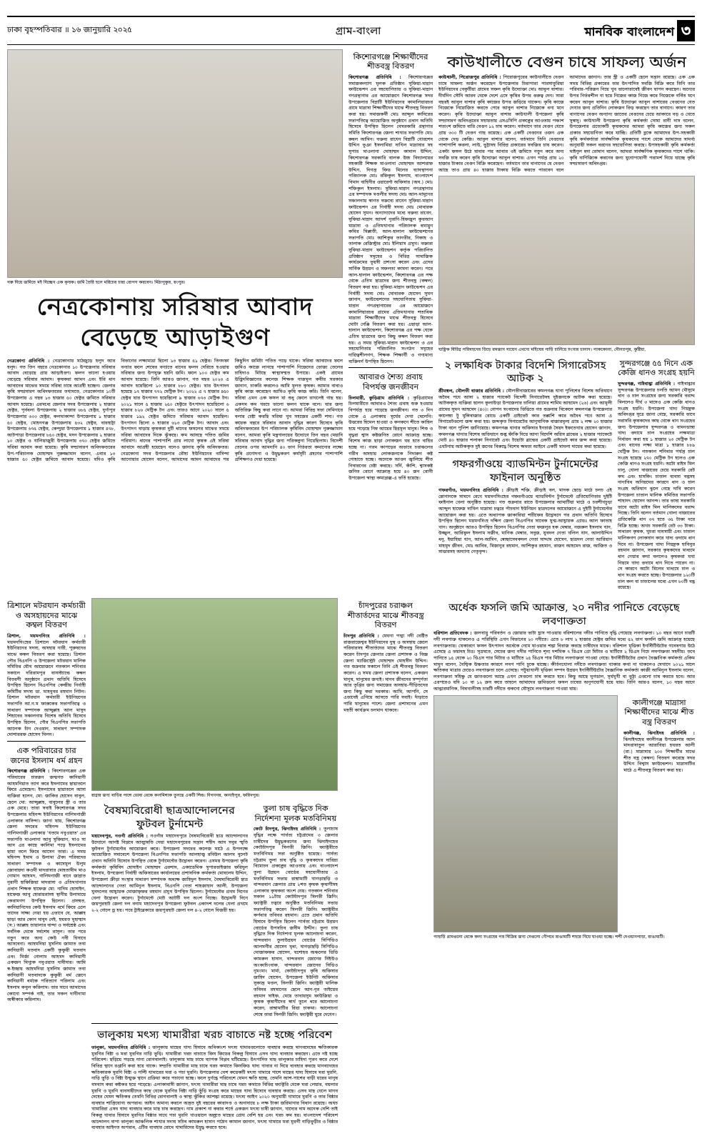ঢাকা বৃহস্পতিবার ॥ ১৬ জানুয়ারি ২০২৫
গ্রাম-বাংলা মানবিক বাংলাদেশ ৩
গরু দিয়ে জমিতে মই দিচ্ছেন এক কৃষক। জমি তৈরি হলে মরিচের চারা রোপণ করবেন। মিঠাপুকুর, রংপুর।
নেত্রকোনায় সরিষার আবাদ বেড়েছে আড়াইগুণ
নেত্রকোনা প্রতিনিধি : নেত্রকোনায় মাঠজুড়ে হলুদ আর হলুদ। গত তিন বছরে নেত্রকোনার ১০ উপজেলায় সরিষার আবাদ বেড়েছে প্রায় আড়াইগুণ। ফলন ভালো হওয়ায় বেড়েছে সরিষার আবাদ। কৃষকরা আমন এবং ইরি ধান আবাদের মাঝের সময়ে সরিষা চাষে আগ্রহী হচ্ছেন। জেলার কৃষি সম্প্রসারণ অধিদফতরের তথ্যমতে, নেত্রকোনার ১০টি উপজেলায় এ বছর ১৩ হাজার ৫০ হেক্টর জমিতে সরিষার আবাদ হয়েছে। এরমধ্যে জেলার সদর উপজেলায় ২ হাজার হেক্টর, পূর্বধলা উপজেলায় ২ হাজার ৬৮৫ হেক্টর, দুর্গাপুর উপজেলায় ৬০০ হেক্টর, কলমাকান্দা উপজেলায় ১ হাজার ৫০ হেক্টর, মোহনগঞ্জ উপজেলায় ৫৩২ হেক্টর, বারহাট্টা উপজেলায় ৬৭৫ হেক্টর, কেন্দুয়া উপজেলায় ১ হাজার ৪৭৮, আটপাড়া উপজেলায় ৮৫০ হেক্টর, মদন উপজেলায় ২ হাজার ১০ হেক্টর ও খালিয়াজুরী উপজেলায় ৩৭০ হেক্টর জমিতে সরিষা আবাদ করা হয়েছে। কৃষি সম্প্রসারণ অধিদফতরের উপ-পরিচালক মোহাম্মদ নুরুজ্জামান বলেন, এবার ১৩ হাজার ৫০ হেক্টর জমিতে আবাদ হয়েছে। যদিও কৃষি বিভাগের লক্ষ্যমাত্রা ছিলো ১৩ হাজার ৫১ হেক্টর। তিনদফা বন্যার ফলে শেষের বন্যাতে ধানের ফলন দেরিতে হওয়ায় সরিষার জন্য উপযুক্ত হয়নি জমি। ফলে ১০০ হেক্টর কম আবাদ হয়েছে। তিনি আরও জানান, গত বছর ২০২৩ এ আবাদ হয়েছিলো ১০ হাজার ৮৮০ হেক্টর। যার উৎপাদন হয়েছে ১৭ হাজার ৭৭২ মেট্রিক টন। ২০২২ এ ৭ হাজার ৪৫০ হেক্টর যার উৎপাদন হয়েছিলো ৯ হাজার ৬৭৩ মেট্রিক টন। ২০২১ সালে ৫ হাজার ২৫০ হেক্টরে উৎপাদন হয়েছিলো ৬ হাজার ৮২৬ মেট্রিক টন এবং তারও আগে ২০২০ সালে ৫ হাজার ১৯২ হেক্টর জমিতে সরিষার আবাদ হয়েছিল। উৎপাদন ছিলো ৬ হাজার ৬১৩ মেট্রিক টন। আবাদ এবং উৎপাদন বাড়ায় কৃষকরা দুটি ধানের ফসলের মাঝের সময়ে সরিষা আবাদের দিকে ঝুঁকছে। কম আসছে পতিত জমির পরিমাণ। ধানের পাশাপাশি প্রায় লাখো কৃষক এই সরিষা আবাদে আগ্রহী হয়েছেন বলেও জানায় কৃষি অধিদফতর। নেত্রকোনা সদর উপজেলার রৌহা ইউনিয়নের বাসিন্দা আনোয়ার হোসেন বলেন, আমাদের আমন আবাদের পর কিছুদিন জমিটা পতিত পড়ে থাকে। সরিষা আবাদের ফলে জমিও কাজে লাগছে পাশাপাশি নিজেদের ভোজ্য তেলের চাহিদাও মিটছে স্বাস্থ্যসম্মত উপায়ে। একই গ্রামের উদ্ভিদবিজ্ঞানের কলেজ শিক্ষক নাজমুল কবীর সরকার জানান, চাকরি করলেও আমি মূলত কৃষক। আমার বাবাও কৃষি কাজ করেছেন আমিও কৃষি কাজ করি। তিনি বলেন, সরিষা এমন এক ফসল যা শুধু ফেলে রাখলেই গাছ হয়। একদম কম খরচে ভালো ফলন যাকে বলে। যার জন্য অতিরিক্ত কিছু করা লাগে না। আমরা বিভিন্ন সভা সেমিনারে বলার চেষ্টা করছি সরিষা খুব সহজের একটি শস্য। গত কয়েক বছরে সরিষার আবাদ বৃদ্ধির কারণ হিসেবে কৃষি অধিদফতরের উপ পরিচালক কৃষিবিদ মোহাম্মদ নুরুজ্জামান বলেন, আমরা কৃষি মন্ত্রণালয়ের উদ্যোগে তিন বছর মেয়াদি সরিষার আবাদ বৃদ্ধির জন্য পরিকল্পনা নিয়েছিলাম। বিদেশী তেলের ওপর আমদানি ৪০ ভাগ নির্ভরতা কমানোর লক্ষ্যে কৃষি প্রণোদনা ও উদ্বুদ্ধকরণ কর্মসূচী গ্রহণের পাশাপাশি প্রশিক্ষণও দেয়া হয়েছে।
কিশোরগঞ্জে শিক্ষার্থীদের শীতবস্ত্র বিতরণ
কিশোরগঞ্জ প্রতিনিধি : কিশোরগঞ্জের সমাজকল্যাণ মূলক প্রতিষ্ঠান সুফিয়া-মান্নান ফাউন্ডেশন এর সহযোগিতায় ও সুফিয়া-মান্নান গণগ্রন্থাগার এর আয়োজনে কিশোরগঞ্জ সদর উপজেলার বিন্নাটি ইউনিয়নের কামালিয়ারচর গ্রামে মাদ্রাসা শিক্ষার্থীদের মাঝে শীতবস্ত্র বিতরণ করা হয়। সমাজকর্মী মোঃ আব্দুল কাদিরের সভাপতিত্বে আয়োজিত অনুষ্ঠানে প্রধান অতিথি হিসেবে উপস্থিত ছিলেন বেসরকারি গ্রন্থাগার সমিতি কিশোরগঞ্জ জেলা শাখার সভাপতি মোঃ রুহুল আমিন। বক্তব্য রাখেন বিন্নাটি খোরশেদ উদ্দিন ভূঞা ইসলামিয়া দাখিল মাদ্রাসার সহ সুপার মাওলানা মোহাম্মদ কামাল উদ্দিন, কিশোরগঞ্জ সরকারি বালক উচ্চ বিদ্যালয়ের সহকারী শিক্ষক মাওলানা মোহাম্মদ আশরাফ উদ্দিন, দিগন্ত ফিড মিলের ব্যাবস্থাপনা পরিচালক মোঃ রফিকুল ইসলাম, বাংলাদেশ বিমান বাহিনীর ওয়ারেন্ট অফিসার (অব.) মোঃ শফিকুল ইসলাম। সুফিয়া-মান্নান গণগ্রন্থাগার এর সম্পাদক মণ্ডলীর সদস্য মোঃ আল-মামুনের সঞ্চালনায় স্বাগত বক্তব্যে রাখেন সুফিয়া-মান্নান ফাউন্ডেশন এর নির্বাহী সদস্য মোঃ মোবারক হোসেন সুমন। অন্যান্যদের মধ্যে বক্তব্য রাখেন, সুফিয়া-মান্নান আদর্শ নূরানি-হিফজুল কুরআন মাদ্রাসা ও এতিমখানার পরিচালক হুমায়ুন কবির মিল্লাতী, আল-হালাল ফাউন্ডেশনের সভাপতি মোঃ আশিকুর তানভীর, নিকাহ ও তালাক রেজিস্ট্রার মোঃ ইলিয়াস প্রমুখ। বক্তারা সুফিয়া-মান্নান ফাউন্ডেশন কর্তৃক পরিচালিত প্রতিষ্ঠান সমূহের ও বিভিন্ন সামাজিক কার্যক্রমের ভূয়সী প্রশংসা করেন এবং এদের সার্বিক উন্নয়ন ও সফলতা কামনা করেন। পরে আল-হালাল ফাউন্ডেশন, কিশোরগঞ্জ এর পক্ষ থেকে এতিম ছাত্রদের জন্য শীতবস্ত্র (কম্বল) বিতরণ করা হয়। সুফিয়া-মান্নান ফাউন্ডেশন এর নির্বাহী সদস্য মোঃ মোবারক হোসেন সুমন জানান, ফাউন্ডেশনের সহযোগিতায় সুফিয়া-মান্নান গণগ্রন্থাগারের এর আয়োজনে কামালিয়ারচর গ্রামের এতিমখানার শতাধিক মাদ্রাসা শিক্ষার্থীদের মাঝে শীতবস্ত্র হিসেবে মোটা গেঞ্জি বিতরণ করা হয়। এছাড়া আল-হালাল ফাউন্ডেশন, কিশোরগঞ্জ এর পক্ষ থেকে এতিম ছাত্রদের জন্য কিছু কম্বল বিতরণ করা হয়। এ সময় সুফিয়া-মান্নান ফাউন্ডেশন ও এর সহযোগিতায় পরিচালিত সংগঠন সমূহের দায়িত্বশীলগণ, শিক্ষক শিক্ষার্থী ও গণ্যমান্য ব্যক্তিবর্গ উপস্থিত ছিলেন।
আবারও শৈত্য প্রবাহ বিপর্যস্ত জনজীবন
চিলমারী, কুড়িগ্রাম প্রতিনিধি : কুড়িগ্রামের চিলমারীতে আবারও শৈত্য প্রবাহ শুরু হওয়ায় বিপর্যস্ত হয়ে পড়েছে জনজীবন। গত ৩ দিন থেকে এ এলাকায় সূর্যের দেখা মেলেনি। উত্তরের হিমেল হাওয়া ও কনকনে শীতে কাহিল হয়ে পড়েছে নিম্ন আয়ের ছিন্নমূল মানুষ। শিশু ও বৃদ্ধরা শ্বাস কষ্টজনিত রোগে আক্রান্ত হচ্ছে। বিশেষ কাজ ছাড়া লোকজন ঘর হতে বাহির হচ্ছে না। গরম কাপড়ের অভাবে চরাঞ্চলের গরীব অসহায় লোকজনকে নিদারুন কষ্ট পোহাতে হচ্ছে। অনেকে আগুন জ্বালিয়ে শীত নিবারনের চেষ্টা করছে। সর্দি, কাঁশি, শ্বাসকষ্ট জনিত রোগে আক্রান্ত হয়ে ৪০ জন রোগী উপজেলা স্বাস্থ্য কমপ্লেক্স-এ ভর্তি হয়েছে।
কাউখালীতে বেগুন চাষে সাফল্য অর্জন
কাউখালী, পিরোজপুর প্রতিনিধি : পিরোজপুরের কাউখালীতে বেগুন চাষে সাফল্য অর্জন করেছেন উপজেলার চিরাপারা পারসাতুরিয়া ইউনিয়নের বেকুটিয়া গ্রামের সফল কৃষি উদ্যোক্তা মোঃ আবুল বাশার। দীর্ঘদিন সৌদি আরব থেকে দেশে এসে কৃষির উপর গুরুত্ব দেন। সারা বছরই আবুল বাশার কৃষি কাজের উপর জড়িয়ে থাকেন। কৃষি কাজে নিজেকে নিয়োজিত করতে পেরে আবুল বাশার নিজেকে ধন্য মনে করেন। কৃষি উদ্যোক্তা আবুল বাশার কাউখালী উপজেলা কৃষি সম্প্রসারণ অধিদপ্তরের সহায়তায় এসএসিপি প্রকল্পের আওতায় পঞ্চাশ শতাংশ জমিতে বারি বেগুন ১২ চাষ করেন। বর্তমানে তার বেগুন খেতে প্রায় ৩০০ টি বেগুন গাছ রয়েছে। এক একটি বেগুনের ওজন এক থেকে দেড় কেজি। আবুল বাশার বলেন, বর্তমানে তিনি বেগুনের পাশাপাশি করলা, লাউ, ভুট্টাসহ বিভিন্ন প্রকারের সবজির চাষ করেন। একটা ফসল উঠে যাবার পর আবার ওই জমিতে নতুন করে অন্য সবজি চাষ করেন কৃষি উদ্যোক্তা আবুল বাশার। এখন পর্যন্ত প্রায় ২০ হাজার টাকার বেগুন বিক্রি করেছেন। বর্তমানে তার বাগানের যে বেগুন আছে তাও প্রায় ৪০ হাজার টাকায় বিক্রি করতে পারবেন বলে আমাদের জানান। তার স্ত্রী ও একটি ছেলে সন্তান রয়েছে। এক এক সময় বিভিন্ন প্রকারের তার উৎপাদিত সবজি বিক্রি করে তিনি তার পরিবার-পরিজন নিয়ে খুব ভালোভাবেই জীবন যাপন করছেন। অন্যের উপর নির্ভরশীল না হয়ে নিজের কাজ নিজে করে নিজেকে গর্বিত মনে করেন আবুল বাশার। কৃষি উদ্যোক্তা আবুল বাশারের বেগুনের খেত দেখার জন্য প্রতিদিন লোকজন ভিড় করছেন তার বাগানে। কারণ তার বাগানের বেগুন অন্যান্য জাতের বেগুনের চেয়ে আকারে বড় ও খেতে সুস্বাদু। কাউখালী উপজেলা কৃষি কর্মকর্তা সোমা রানী দাস বলেন, উপজেলার প্রত্যেকটি কৃষকদের আমরা কৃষি কাজের জন্য সকল প্রকার সহযোগিতা করে যাচ্ছি। প্রতিটি ব্লকে আমাদের উপ-সহকারী কৃষি কর্মকর্তারা সার্বক্ষণিক কৃষকদের পাশে থেকে আমাদের সামর্থ্য অনুযায়ী সকল ধরনের সহযোগিতা করছে। উপসহকারী কৃষি কর্মকর্তা মাইনুল হুদা রোমান বলেন, আমরা সার্বক্ষণিক কৃষকদের পাশে থাকি। কৃষি বাণিজ্যিক করনের জন্য যুগোপযোগী পরামর্শ দিয়ে যাচ্ছে কৃষি সম্প্রসারণ অধিদপ্তর।
যান্ত্রিক বিভিন্ন পরিবহনের ভিড়ে রমজান গায়েন এখনো মহিষের গাড়ি চালিয়ে সংসার চালান। পাককোলা, দৌলতপুর, কুষ্টিয়া,
২ লক্ষাধিক টাকার বিদেশি সিগারেটসহ আটক ২
শ্রীমঙ্গল, মৌলভী বাজার প্রতিনিধি : মৌলভীবাজারের কমলগঞ্জ থানা পুলিশের বিশেষ অভিযানে অবৈধ পথে আসা ২ হাজার প্যাকেট বিদেশী সিগারেটসহ দুইজনকে আটক করা হয়েছে। আটককৃত ব্যক্তিরা হলেন কুলাউড়া উপজেলার চালিয়া গ্রামের শামিম আহমেদ (২৬) এবং আমুলী গ্রামের সুমন আহমেদ (৪০)। গোপন সংবাদের ভিত্তিতে গত শুক্রবার বিকেলে কমলগঞ্জ উপজেলার কালেঙ্গা টু মুন্সিবাজার রোডে একটি প্রাইভেট কার তল্লাশি করে অবৈধ পথে আসা এ সিগারেটগুলো জব্দ করা হয়। জব্দকৃত সিগারেটের আনুমানিক বাজারমূল্য প্রায় ২ লক্ষ ২০ হাজার টাকা বলে পুলিশ জানিয়েছে। কমলগঞ্জ থানার অফিসার ইনচার্জ সৈয়দ ইফতেখার হোসেন জানান, কমলগঞ্জ থানার বিশেষ অভিযানে শুল্ক ফাঁকি দিয়ে আনা বিদেশি অরিস ব্রান্ডের ২ হাজার প্যাকেটে মোট ৪০ হাজার শলাকা সিগারেট এবং টয়োটা ব্রান্ডের একটি প্রাইভেট কার জব্দ করা হয়েছে। এঘটনায় আটককৃত দুই জনের বিরুদ্ধে বিশেষ ক্ষমতা আইনে একটি মামলা দায়ের করা হয়েছে।
গফরগাঁওয়ে ব্যাডমিন্টন টুর্নামেন্টের ফাইনাল অনুষ্ঠিত
গফরগাঁও, ময়মনসিংহ প্রতিনিধি : ক্রীড়াই শক্তি, ক্রীড়াই বল, মাদক ছেড়ে মাঠে চলচ এই স্লোগানকে সামনে রেখে ময়মনসিংহের গফরগাঁওয়ে ব্যাডমিন্টন টুর্নামেন্টে প্রতিযোগিতার দুইটি ফাইনাল খেলা অনুষ্ঠিত হয়েছে। গত শুক্রবার রাতে উপজেলার আমাটিয়া মাঠে ও চরশীখচুড়া আব্দুল হাফেজ দাখিল মাদ্রাসা চত্বরে পাঁচবাগ ইউনিয়ন ছাত্রদলের আয়োজনে এ দুইটি টুর্নামেন্টের আয়োজন করা হয়। এতে অধ্যাপক জাকারিয়া শরীফের উদ্বোধনে পর প্রধান অতিথি হিসেবে উপস্থিত ছিলেন ময়মনসিংহ দক্ষিণ জেলা বিএনপির সাবেক যুগ্ম-আহ্বায়ক এ্যাডঃ আল ফাতাহ খান। অনুষ্ঠানে আরও উপস্থিত ছিলেন বিএনপির নেতা ফজলুর হক মেম্বার, নজরুল ইসলাম খান, উজ্জ্বল, আরিফুল ইসলাম সজীব, মানিক মেম্বার, সবুজ, যুবদল নেতা খলিল খান, আলাউদ্দিন ধনু, ইয়াহিয়া খান, আল-আমিন, স্বেচ্ছাসেবকদল নেতা সাদ্দাম হোসেন, ছাত্রদল নেতা আরিয়ান মাহমুদ জীবন, মোঃ আবির, মিজানুর রহমান, আশিকুর রহমান, রাজন আহমেদ রাজ, আজিত ও সাত্তারসহ অন্যান্য নেতৃবৃন্দ।
সুন্দরগঞ্জে ৫৫ দিনে এক কেজি ধানও সংগ্রহ হয়নি
সুন্দরগঞ্জ, গাইবান্ধা প্রতিনিধি : গাইবান্ধার সুন্দরগঞ্জ উপজেলায় চলতি আমন মৌসুমে ধান ও চাল সংগ্রহের জন্য সরকারি বরাদ্দ মিললেও দীর্ঘ ৩ মাসেও এক কেজি ধানও সংগ্রহ হয়নি। উপজেলা খাদ্য নিয়ন্ত্রক অধিদপ্তর সূত্রে জানা গেছে, সরকারি ভাবে সরাসরি কৃষকদের কাছ থেকে ধান সংগ্রহের জন্য উপজেলার সুন্দরগঞ্জ ও বামনডাঙ্গা খাদ্য গুদামে চাল সংগ্রহের লক্ষমাত্রা নির্ধারন করা হয় ১ হাজার ২৩ মেট্রিক টন এবং ধানের লক্ষ্য মাত্রা ১ হাজার ৮৮৯ মেট্রিক টন। গতকাল শনিবার পর্যন্ত চাল সংগ্রহ হয়েছে ২৭০ মেট্রিক টন হলেও এক কেজি ধানও সংগ্রহ হয়নি। অটো রাইস মিল চালু, খোলা বাজারের চেয়ে সরকারি রেট কম এবং হাসকিং চাতাল ব্যবসা বন্ধসহ নানাবিধ অনিয়মের কারনে ধান ও চাল সংগ্রহ অভিযান ঝুলে গেছে দাবি করেন উপজেলা চাতাল মালিক সমিতির সভাপতি শাহাদৎ হোসেন আনন্দ। তার ভাষ্য সরকারি ভাবে অটো রাইস মিল মালিকদের বরাদ্দ দিচ্ছে। তিনি বলেন বর্তমান খোলা বাজারের প্রতিকেজি ধান ৩৭ হতে ৩৫ টাকা দরে বিক্রি হচ্ছে। অথচ সরকারি রেট ৩৩ টাকা। সাধারন কৃষক, খুচরা ব্যবসায়ী এবং চাতাল মালিকগণ লোকসান করে খাদ্য গুদামে ধান দিবে না। উপজেলা খাদ্য নিয়ন্ত্রক হাবিবুর রহমান জানান, সরকার কৃষকদের মাধ্যমে ধান নেয়ার কথা বললেও কৃষকরা যথা নিয়মে খাদ্য গুদামে ধান দিতে পারেন না। সে কারনে অটো মিলের মাধ্যমে চাল ও ধান সংগ্রহ করতে হচ্ছে। উপজেলার ১২০টি চাল কল বা চাতালের মধ্যে এখন ৮০টি বন্ধ রয়েছে।
ত্রিশালে মটরযান কর্মচারী ও অসহায়দের মাঝে কম্বল বিতরণ
ত্রিশাল, ময়মনসিংহ প্রতিনিধি : ময়মনসিংহের ত্রিশালে মটরযান কর্মচারী ইউনিয়নের সদস্য, অসহায় নারী, পুরুষদের মাঝে কম্বল বিতরণ করা হয়েছে। ত্রিশাল পৌর বিএনপি ও উপজেলা মটরযান মালিক সমিতির যৌথ আয়োজনে গতকাল শনিবার সকালে দরিরামপুর বাসস্ট্যান্ডে কম্বল বিতরণী অনুষ্ঠানে প্রধান অতিথি হিসেবে উপস্থিত ছিলেন বিএনপির কেন্দ্রীয় নির্বাহী কমিটির সদস্য ডা. মাহবুবর রহমান লিটন। ত্রিশাল মটরযান কর্মচারী ইউনিয়নের সভাপতি আ.ন.ম ফারুকের সভাপতিত্বে ও সাধারণ সম্পাদক আব্দুল্লাহ আল মাসুদ শিহাবের সঞ্চালনায় বিশেষ অতিথি হিসেবে উপস্থিত ছিলেন, পৌর বিএনপির সভাপতি আলেক চাঁন দেওয়ান, সাধারণ সম্পাদক মোশাররফ হোসেন মিলন।
এক পরিবারের চার জনের ইসলাম ধর্ম গ্রহন
কিশোরগঞ্জ প্রতিনিধি : কিশোরগঞ্জের এক পরিবারের চারজন জন্মগত কাদিয়ানী আহমদিয়াত ত্যাগ করে ইসলামের ছায়াতলে ফিরে এসেছেন। ইসলামের ছায়াতলে আসা ব্যক্তিরা হলেন, মো: জাকির হোসেন বাবুল, ছেলে মো: আব্দুল্লাহ, বাবুলের স্ত্রী ও তার এক মেয়ে। তারা সবাই কিশোরগঞ্জ সদর উপজেলার মহিনন্দ ইউনিয়নের গালিমগাজী এলাকার বাসিন্দা। জানা যায়, কিশোরগঞ্জ জেলা সদরের মহিনন্দ ইউনিয়নের গালিমগাজী এলাকায় 'খতমে নবুওয়াত' এর সভাপতি মাওলানা আবু সুফিয়ান, মাও সা আদ এর কাছে কালিমা পড়ে ইসলামের ছায়া তলে ফিরে আসেন তারা। এ সময় মহিনন্দ ইমাম ও উলামা ঐক্য পরিষদের সাধারণ সম্পাদক ও কাসেমুল উলুম জোবায়দা কওমী মাদরাসার মোহতামীম মাও নোমান আহমদ, গালিমগাজী বাগে জান্নাত নূরানী হাফিজিয়া মাদরাসা ও এতিমখানার প্রধান শিক্ষক হাফেজ মো: নাদিম হোসাইন, হাফেজ আবু হোরায়রাসহ স্থানীয় উলামায়ে কেরামগণ উপস্থিত ছিলেন। প্রসঙ্গত, কাদিয়ানিদের কেউ ইসলাম ধর্মে ফিরে এলে তাদের সাক্ষ্য নেয়া হয় এভাবে যে, আল্লাহ ছাড়া আর কোন মাবুদ নেই, হযরত মুহাম্মাদ (স:) আল্লাহ তায়ালার বান্দা ও সর্বশ্রেষ্ঠ এবং সর্বদিক থেকে সর্বশেষ রাসূল। তার পরে নতুন করে অন্য কেউ নবী হিসাবে আসবেনা। আহমদিয়া মুসলিম জামাত তথা কাদিয়ানী মতবাদ একটি কুফুরী মতবাদ এবং মির্জা গোলাম আহমদ কাদিয়ানী একজন মিথ্যুক নবুওয়াত দাবীদার। আমি স্ব-ইচ্ছায় আহমদিয়া মুসলিম জামাত তথা কাদিয়ানী মতবাদকে কুফুরী ধর্ম জেনে কাদিয়ানী ধর্মকে পরিত্যাগ পরিলাম এবং ইসলাম কবুল করিলাম। তার সাথে আমাদের কোনো সম্পর্ক নাই, তার সকল দাবীনামা অস্বীকার করিলাম।
রান্নার জন্য বাড়ির পাশে ডোবা থেকে কলমিশাক তুলছে একটি শিশু। দিগনগর, কানাইপুর, ফরিদপুর।
বৈষম্যবিরোধী ছাত্রআন্দোলনের ফুটবল টুর্নামেন্ট
মহাদেবপুর, নওগাঁ প্রতিনিধি : নওগাঁর মহাদেবপুরে বৈষম্যবিরোধী ছাত্র আন্দোলনের উদ্যোগে আগষ্ট বিপ্লবে আত্মাহুতি দেয়া মহাদেবপুরের সন্তান শহীদ আস সবুর স্মৃতি ফুটবল টুর্নামেন্টের আয়োজন করে। উপজেলা সদরের কলেজ মাঠে এ উপলক্ষে আয়োজিত সমাবেশে উপজেলা বিএনপির সভাপতি আলহাজ্ব রবিউল আলম বুলেট প্রধান অতিথি হিসেবে উপস্থিত থেকে টুর্নামেন্টের উদ্বোধন করেন। এসময় উপজেলা কৃষি কর্মকর্তা কৃষিবিদ হোসাইন মোহাম্মদ এরশাদ, একাডেমিক সুপারভাইজার ফরিদুল ইসলাম, উপজেলা নির্বাহী অফিসারের কার্যালয়ের প্রশাসনিক কর্মকর্তা মোসলেম উদ্দিন, উপজেলা ক্রীড়া সংস্থার সাধারণ সম্পাদক অধ্যক্ষ জাহিদুল ইসলাম, বৈষম্যবিরোধী ছাত্র আন্দোলনের নেতা আমিনুল ইসলাম, বিএনপি নেতা শাহজাহান আলী, উপজেলা যুবদলের আহ্বায়ক মোজাফ্ফর রহমান প্রমুখ উপস্থিত ছিলেন। টুর্নামেন্টের প্রথম দিনের খেলা উদ্বোধন করেন। টুর্নামেন্টে মোট আটটি দল অংশ নিচ্ছে। উদ্বোধনী দিনে জয়পুরহাট জেলা দল বনাম মহাদেবপুর উপজেলা ফুটবল একাদশ দলের খেলা প্রথমে ২-২ গোলে ড্র হয়। পরে ট্রাইব্রেকারে জয়পুরহাট জেলা দল ৪-২ গোলে বিজয়ী হয়।
তুলা চাষ বৃদ্ধিতে দিক নির্দেশনা মূলক মতবিনিময়
কোট চাঁদপুর, ঝিনাইদহ প্রতিনিধি : তুলাচাষ বৃদ্ধির লক্ষে পার্বত্য চট্টগ্রামের ৩ জেলার চাষীদের উদ্বুদ্ধকরণের জন্য ঝিনাইদহের কোটচাঁদপুর সিলভী জিনিং ফ্যাক্টরীতে মতবিনিময় সভা অনুষ্ঠিত হয়েছে। পার্বত্য চট্টগ্রাম তুলা চাষ বৃদ্ধি ও কৃষকদের দারিদ্র্য বিমোচন প্রকল্পের আওতায় এবং বাংলাদেশ তুলা উন্নয়ন বোর্ডের সহযোগীতায় এ মতবিনিময় সভায় রাঙ্গামাটি খাগড়াছড়ি ও বান্দরবান জেলার প্রায় ২শত কৃষক কৃষাণীসহ এলাকার কৃষকরা অংশ নেয়। গতকাল শনিবার সকাল ১১টায় কোটচাঁদপুর সিলভী জিনিং ফ্যাক্টরী চত্বরে অনুষ্ঠিত মতবিনিময় সভায় সভাপতিত্ব করেন সিলভী জিনিং ফ্যাক্টরীর কর্ণধার তবিবর রহমান। এতে প্রধান অতিথি হিসাবে উপস্থিত ছিলেন পার্বত্য চট্টগ্রাম উন্নয়ন বোর্ডের উপসচিব জসীম উদ্দীন। তুলা চাষ বৃদ্ধিতে দিক নির্দেশনা মূলক আলোচনা করেন, বান্দরবান তুলাউন্নয়ন বোর্ডের সিপিডিও আলমগীর হোসেন মৃধা, খাগড়াছড়ি সিপিডিও মোজাফফর হোসেন, যশোহর অঞ্চলের ডিডি কামরুল হাসান, বান্দরবান জোনের সিইউও অংক্যচিংবাক, বান্দরবান জোনের সিডিও নুমংমাং মার্মা, কোটচাঁদপুর কৃষি অফিসার জাহিদ হোসেন, উপজেলা ইউনিট অফিসার সুকান্ত মণ্ডল, সিলভী জিনিং ফ্যাক্টরী মালিক তবিবর রহমানের ছেলে আন-নূর তাইয়ের রহমান সাইফ, মেয়ে তাবায়সুম ফাউজিয়া ও কৃষক কৃষাণীদের স্বার্থ তুলে ধরে আলোচনা করেন, রাঙ্গামাটির রিয়া চাকমা। আলোচনা শেষে তারা সিলভী জিনিং ফ্যাক্টরী ঘুরে দেখেন।
ভালুকায় মৎস্য খামারীরা খরচ বাচাতে নষ্ট হচ্ছে পরিবেশ
ভালুকা, ময়মনসিংহ প্রতিনিধি : ভালুকায় মাছের খাদ্য হিসাবে অধিকাংশ মৎস্য খামারগুলোতে ব্যবহার করছে মানবদেহের ক্ষতিকারক মুরগির বিষ্টা ও মরা মুরগির নাড়ি ভুড়ি। খামারীরা খরচ বাচাতে ফিস ফিডের বিকল্প হিসাবে এসব খাদ্য ব্যবহার করছেন। এতে নষ্ট হচ্ছে পরিবেশ। ছড়িয়ে পড়ছে নানা রোগবালাই। ভালুকায় মাছ চাষে ব্যাপক বিপ্লব ঘটিয়েছে। উৎপাদিত মাছ ভালুকার চাহিদা পূরন করে দেশে বিভিন্ন স্থানে রপ্তানি করা হয়ে থাকে। সম্প্রতি খামারীরা মাছ চাষে খরচ কমাতে ফিসফিড খাদ্য খাবার না দিয়ে ব্যবহার করছে মানবদেহের ক্ষতিকারক মুরগি বিষ্টা ও পল্টি খামারের মরা ও পচা মুরগি। উপজেলার বেশ কয়েকটি মৎস্য খামারে পাশে মাছের খাদ্য হিসাবে মরা মুরগি, নাড়ি ভুড়ি ও বিষ্টা উন্মুক্ত স্থানে প্রক্রিয়া করে পচানো হচ্ছে। ফলে দুর্গন্ধে পরিবেশে যেমন ক্ষতি হচ্ছে, তেমনি আশ-পাশের বাড়ী ঘরের মানুষ বসবাস করা কষ্টকর হয়ে পড়েছে। এলাকাবাসী জানান, মৎস্য খামারীরা মাছ চাষে খরচ কমাতে বিভিন্ন ফ্যাক্টরি থেকে মরা লেয়ার, বয়লার মুরগি ও মুরগি ব্যবসায়ীদের কাছ থেকে মুরগির বিষ্টা নাড়ি ভুঁড়ি সংগ্রহ করে মাছের খাদ্য হিসেবে ব্যবহার করছে। এসব মাছ খেলে মানব দেহের যেমন ক্ষতিকর তেমনি বিভিন্ন রোগবালাই ও স্বাস্থ্য ঝুঁকির আশঙ্কা রয়েছে। মৎস্য আইন ২০২০ অনুযায়ী খামারে মুরগি ও তার বিষ্ঠার ব্যবহার শাস্তিযোগ্য অপরাধ। আইন অমান্য করলে অন্তত দুই বছরের কারাদণ্ড ও অনাদায়ে ৮ লক্ষ টাকা জরিমানার বিধান রয়েছে। অথচ খামারিরা এসব খাদ্য ব্যবহার করে মাছ চাষ করছেন। নাম প্রকাশ না করার শর্তে একজন মৎস্য চাষী জানান, খাদ্যের দাম অনেক বেশি তাই বিকল্প খাবার হিসাবে মুরগির বিষ্ঠার সাথে পচা মুরগি খাওয়ালে অল্পতে মাছের গ্রোথ বেশি হয় এবং খরচ কম হয়। বাংলাদেশ পরিবেশ আন্দোলন বাপা ভালুকা আঞ্চলিক শাখার সদস্য সচিব কামরুল হাসান পাঠান কামাল জানান, মৎস্য খামারে মরা মুরগী নাড়িভুড়ীর ও বিষ্ঠার ব্যবহার আইনত অপরাধ, এটির ব্যবহার রোধে খামারিদের উদ্বুদ্ধ করতে হবে।
চাঁদপুরের চরাঞ্চল শীতার্তদের মাঝে শীতবস্ত্র বিতরণ
চাঁদপুর প্রতিনিধি : মেঘনা পদ্মা নদী বেষ্টিত রাজরাজেশ্বর ইউনিয়নের দুস্থ ও অসহায় জেলে পরিবারসহ শীতার্তদের মাঝে শীতবস্ত্র বিতরণ করেন চাঁদপুর জেলার জেলা প্রশাসক ও বিজ্ঞ জেলা ম্যাজিস্ট্রেট মোহাম্মদ মোহসীন উদ্দিন। গত শুক্রবার সকালে তিনি এই শীতবস্ত্র বিতরণ করেন। এ সময় জেলা প্রশাসক বলেন, একজন মানুষ, মানুষের জন্যই। মানব জীবনের সম্পূর্ণতা আর তৃপ্তির জন্য সমাজের অসহায়-পীড়িতদের জন্য কিছু করা দরকার। আমি, আপনি, সে এভাবেই এগিয়ে আসতে পারি সবাই। দাঁড়াতে পারি মানুষের পাশে। জেলা প্রশাসনের এমন মহতী কার্যক্রম চলমান থাকবে।
অর্ধেক ফসলি জমি আক্রান্ত, ২০ নদীর পানিতে বেড়েছে লবণাক্ততা
বরিশাল প্রতিবেদক : জলবায়ু পরিবর্তন ও জোয়ার ভাটা হ্রাস পাওয়ায় বরিশালের নদীর পানিতে বৃদ্ধি পেয়েছে লবণাক্ততা। ১০ বছর আগে চারটি নদী লবণাক্ত থাকলেও এ পরিস্থিতি এখন বিভাগের ২০ নদীতে। এতে ৮ লাখ ২ হাজার হেক্টর জমির মধ্যে ৫২ ভাগ ফসলি জমি আক্রান্ত হয়েছে লবণাক্ততায়। যেকারণে ফসল উৎপাদন অর্ধেকে নেমে যাওয়ার শঙ্কা বিরাজ করছে চাষীদের মাঝে। বরিশাল মৃত্তিকা ইনস্টিটিউটের গবেষণায় উঠে এসেছে এ ভয়াবহ চিত্র। সূত্রমতে, সেচের জন্য নদীর পানিতে শূন্য দশমিক ৭ ডিএস প্রো মিটার ও মাটিতে ২ ডিএস নিচে লবণাক্ততা সহনীয়। তবে পানিতে ১৫ থেকে ২০ ডিএস পার মিটার ও মাটিতে ২৫ ডিএস পার মিটার লবণাক্ততা পাওয়া গেছে। ইনস্টিটিউটের প্রধান বৈজ্ঞানিক কর্মকর্তা একিম মামুন বলেন, বৈশ্বিক উষ্ণতার কারণে লবণ পানি ঢুকে যাচ্ছে। কীর্তনখোলা নদীতে লবণাক্ততা থাকার কথা না থাকলেও সেখানে ২০২১ সালে ক্ষতিকর মাত্রার চেয়েও লবণাক্ততা চলে এসেছে। পটুয়াখালী মৃত্তিকা সম্পদ উন্নয়ন ইনস্টিটিউটের বৈজ্ঞানিক কর্মকর্তা কাজী আমিনুল ইসলাম বলেন, লবণাক্ততা সহিষ্ণু যে জাতগুলো আছে এখন সেগুলো চাষ করতে হবে। কিছু আছে মুগডাল, সূর্যমুখী বা ভুট্টা এগুলো চাষ করতে হবে। আর এরপরেও যদি ১০ বা ১২ ক্রস করে তাহলে আমাদের জমিগুলো ফসল চাষের অনুপযোগী হয়ে যায়। তিনি আরও বলেন, ১০ বছর আগে আন্ধারমানিক, বিষখালীসহ চারটি নদীতে শুকনো মৌসুমে লবণাক্ততা পাওয়া যায়।
কালীগঞ্জে মাদ্রাসা শিক্ষার্থীদের মাঝে শীত বস্ত্র বিতরণ
কালীগঞ্জ, ঝিনাইদহ প্রতিনিধি : ঝিনাইদহের কালীগঞ্জ উপজেলার আল মাদরাসাতুল আরাবিয়া হযরত আলী (রা:) মাদ্রাসায় ২০০ শিক্ষার্থীর মাঝে শীত বস্ত্র (কম্বল) বিতরণ করেছে সদর উদ্দিন বিশ্বাস ফাউন্ডেশন। মাদ্রাসাটির মাঠে এ শীতবস্ত্র বিতরণ করা হয়।
পাহাড়ি গ্রামগুলো থেকে কলা সংগ্রহের পর বিক্রির জন্য সেগুলো নৌপথে রাঙামাটি শহরে নিয়ে যাওয়া হচ্ছে। শশী দেওয়ানপাড়া, রাঙামাটি।